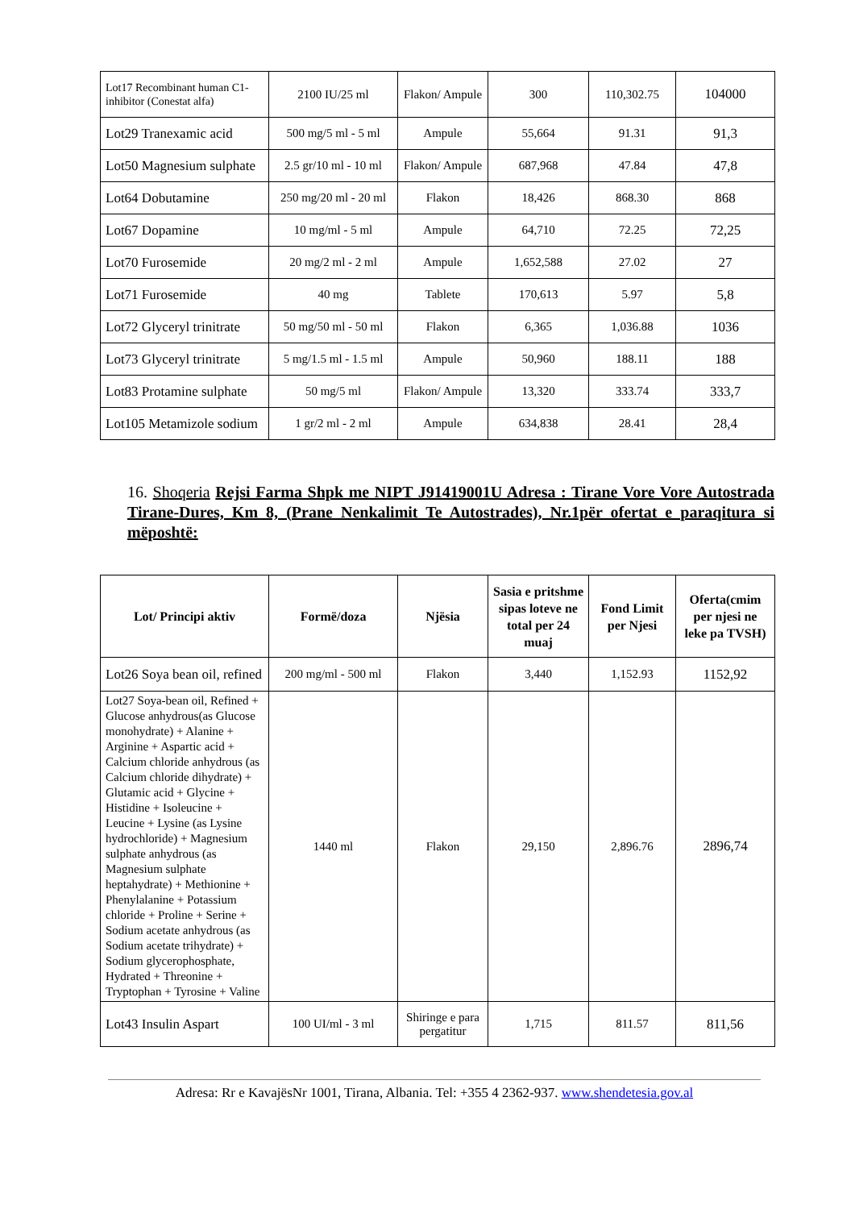| Lot17 Recombinant human C1-inhibitor (Conestat alfa) | 2100 IU/25 ml | Flakon/ Ampule | 300 | 110,302.75 | 104000 |
| Lot29 Tranexamic acid | 500 mg/5 ml - 5 ml | Ampule | 55,664 | 91.31 | 91,3 |
| Lot50 Magnesium sulphate | 2.5 gr/10 ml - 10 ml | Flakon/ Ampule | 687,968 | 47.84 | 47,8 |
| Lot64 Dobutamine | 250 mg/20 ml - 20 ml | Flakon | 18,426 | 868.30 | 868 |
| Lot67 Dopamine | 10 mg/ml - 5 ml | Ampule | 64,710 | 72.25 | 72,25 |
| Lot70 Furosemide | 20 mg/2 ml - 2 ml | Ampule | 1,652,588 | 27.02 | 27 |
| Lot71 Furosemide | 40 mg | Tablete | 170,613 | 5.97 | 5,8 |
| Lot72 Glyceryl trinitrate | 50 mg/50 ml - 50 ml | Flakon | 6,365 | 1,036.88 | 1036 |
| Lot73 Glyceryl trinitrate | 5 mg/1.5 ml - 1.5 ml | Ampule | 50,960 | 188.11 | 188 |
| Lot83 Protamine sulphate | 50 mg/5 ml | Flakon/ Ampule | 13,320 | 333.74 | 333,7 |
| Lot105 Metamizole sodium | 1 gr/2 ml - 2 ml | Ampule | 634,838 | 28.41 | 28,4 |
16. Shoqeria Rejsi Farma Shpk me NIPT J91419001U Adresa : Tirane Vore Vore Autostrada Tirane-Dures, Km 8, (Prane Nenkalimit Te Autostrades), Nr.1për ofertat e paraqitura si mëposhtë:
| Lot/ Principi aktiv | Formë/doza | Njësia | Sasia e pritshme sipas loteve ne total per 24 muaj | Fond Limit per Njesi | Oferta(cmim per njesi ne leke pa TVSH) |
| --- | --- | --- | --- | --- | --- |
| Lot26 Soya bean oil, refined | 200 mg/ml - 500 ml | Flakon | 3,440 | 1,152.93 | 1152,92 |
| Lot27 Soya-bean oil, Refined + Glucose anhydrous(as Glucose monohydrate) + Alanine + Arginine + Aspartic acid + Calcium chloride anhydrous (as Calcium chloride dihydrate) + Glutamic acid + Glycine + Histidine + Isoleucine + Leucine + Lysine (as Lysine hydrochloride) + Magnesium sulphate anhydrous (as Magnesium sulphate heptahydrate) + Methionine + Phenylalanine + Potassium chloride + Proline + Serine + Sodium acetate anhydrous (as Sodium acetate trihydrate) + Sodium glycerophosphate, Hydrated + Threonine + Tryptophan + Tyrosine + Valine | 1440 ml | Flakon | 29,150 | 2,896.76 | 2896,74 |
| Lot43 Insulin Aspart | 100 UI/ml - 3 ml | Shiringe e para pergatitur | 1,715 | 811.57 | 811,56 |
Adresa: Rr e KavajësNr 1001, Tirana, Albania. Tel: +355 4 2362-937. www.shendetesia.gov.al